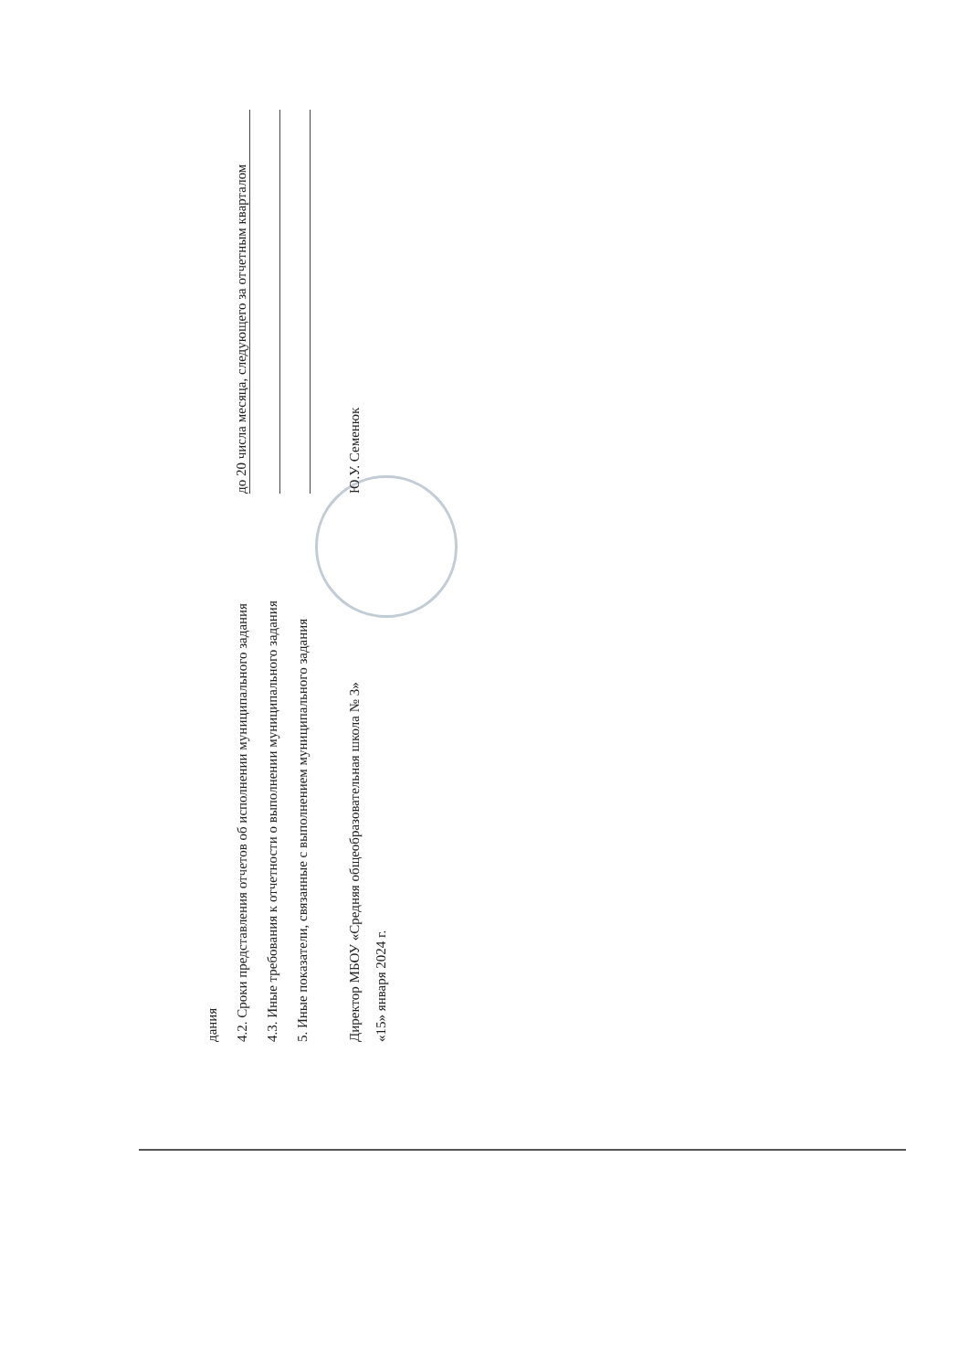дания
4.2. Сроки представления отчетов об исполнении муниципального задания до 20 числа месяца, следующего за отчетным кварталом
4.3. Иные требования к отчетности о выполнении муниципального задания
5. Иные показатели, связанные с выполнением муниципального задания
Директор МБОУ «Средняя общеобразовательная школа № 3» Ю.У. Семенюк
«15» января 2024 г.